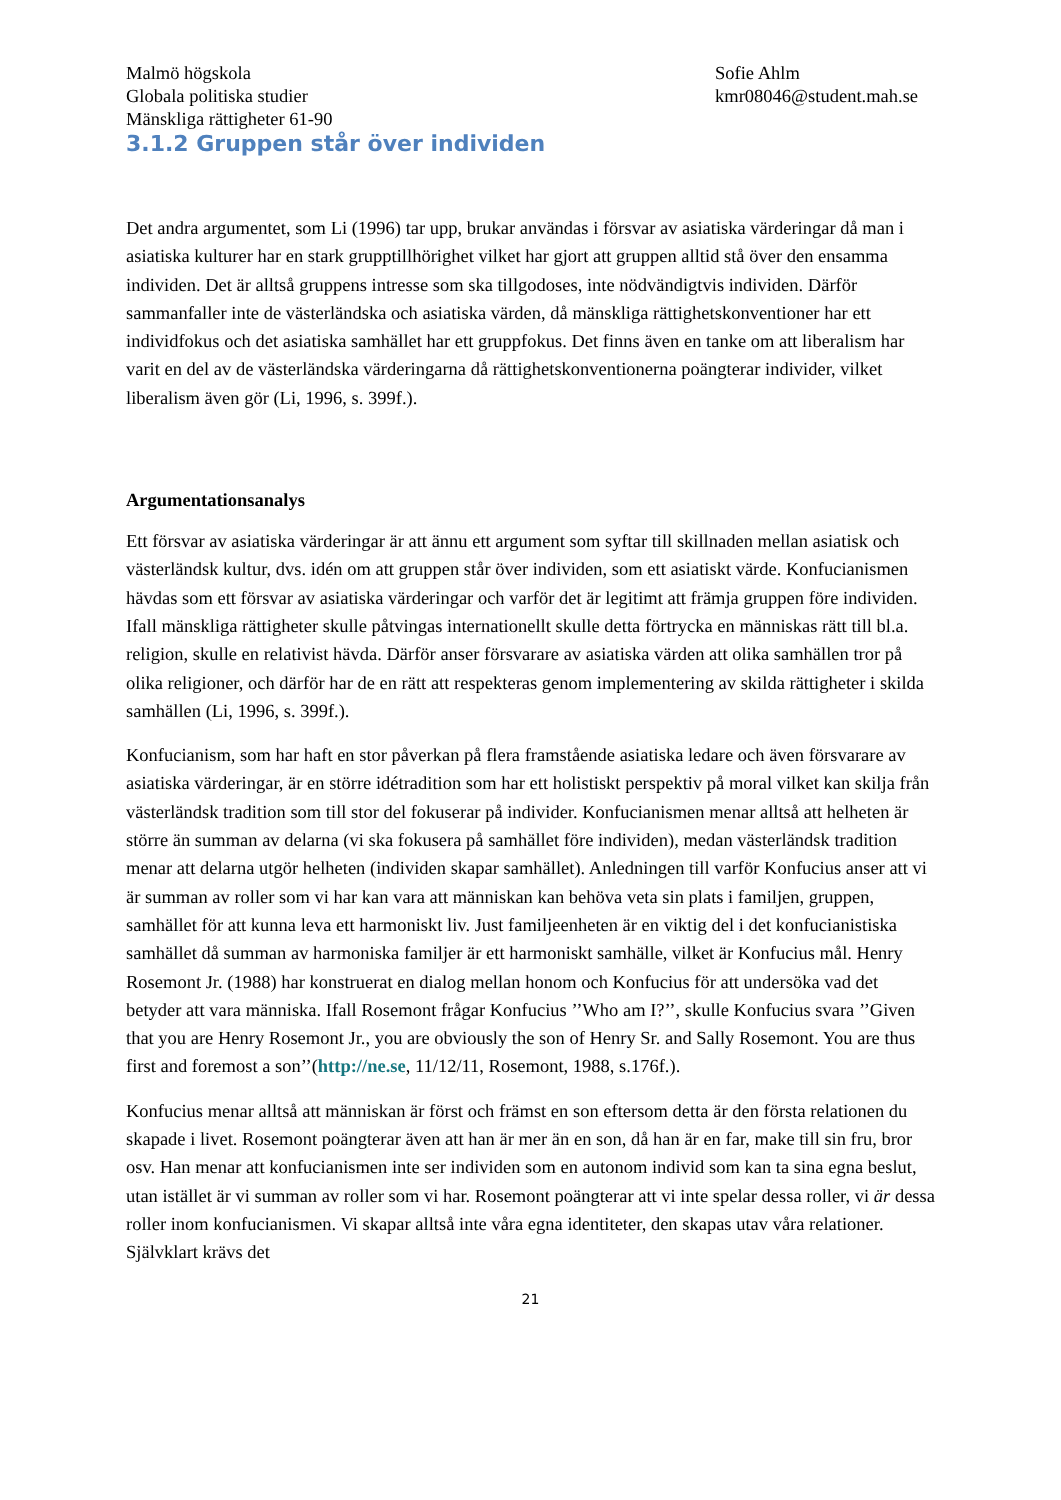Malmö högskola
Globala politiska studier
Mänskliga rättigheter 61-90
Sofie Ahlm
kmr08046@student.mah.se
3.1.2 Gruppen står över individen
Det andra argumentet, som Li (1996) tar upp, brukar användas i försvar av asiatiska värderingar då man i asiatiska kulturer har en stark grupptillhörighet vilket har gjort att gruppen alltid stå över den ensamma individen. Det är alltså gruppens intresse som ska tillgodoses, inte nödvändigtvis individen. Därför sammanfaller inte de västerländska och asiatiska värden, då mänskliga rättighetskonventioner har ett individfokus och det asiatiska samhället har ett gruppfokus. Det finns även en tanke om att liberalism har varit en del av de västerländska värderingarna då rättighetskonventionerna poängterar individer, vilket liberalism även gör (Li, 1996, s. 399f.).
Argumentationsanalys
Ett försvar av asiatiska värderingar är att ännu ett argument som syftar till skillnaden mellan asiatisk och västerländsk kultur, dvs. idén om att gruppen står över individen, som ett asiatiskt värde. Konfucianismen hävdas som ett försvar av asiatiska värderingar och varför det är legitimt att främja gruppen före individen. Ifall mänskliga rättigheter skulle påtvingas internationellt skulle detta förtrycka en människas rätt till bl.a. religion, skulle en relativist hävda. Därför anser försvarare av asiatiska värden att olika samhällen tror på olika religioner, och därför har de en rätt att respekteras genom implementering av skilda rättigheter i skilda samhällen (Li, 1996, s. 399f.).
Konfucianism, som har haft en stor påverkan på flera framstående asiatiska ledare och även försvarare av asiatiska värderingar, är en större idétradition som har ett holistiskt perspektiv på moral vilket kan skilja från västerländsk tradition som till stor del fokuserar på individer. Konfucianismen menar alltså att helheten är större än summan av delarna (vi ska fokusera på samhället före individen), medan västerländsk tradition menar att delarna utgör helheten (individen skapar samhället). Anledningen till varför Konfucius anser att vi är summan av roller som vi har kan vara att människan kan behöva veta sin plats i familjen, gruppen, samhället för att kunna leva ett harmoniskt liv. Just familjeenheten är en viktig del i det konfucianistiska samhället då summan av harmoniska familjer är ett harmoniskt samhälle, vilket är Konfucius mål. Henry Rosemont Jr. (1988) har konstruerat en dialog mellan honom och Konfucius för att undersöka vad det betyder att vara människa. Ifall Rosemont frågar Konfucius ’’Who am I?’’, skulle Konfucius svara ’’Given that you are Henry Rosemont Jr., you are obviously the son of Henry Sr. and Sally Rosemont. You are thus first and foremost a son’’(http://ne.se, 11/12/11, Rosemont, 1988, s.176f.).
Konfucius menar alltså att människan är först och främst en son eftersom detta är den första relationen du skapade i livet. Rosemont poängterar även att han är mer än en son, då han är en far, make till sin fru, bror osv. Han menar att konfucianismen inte ser individen som en autonom individ som kan ta sina egna beslut, utan istället är vi summan av roller som vi har. Rosemont poängterar att vi inte spelar dessa roller, vi är dessa roller inom konfucianismen. Vi skapar alltså inte våra egna identiteter, den skapas utav våra relationer. Självklart krävs det
21